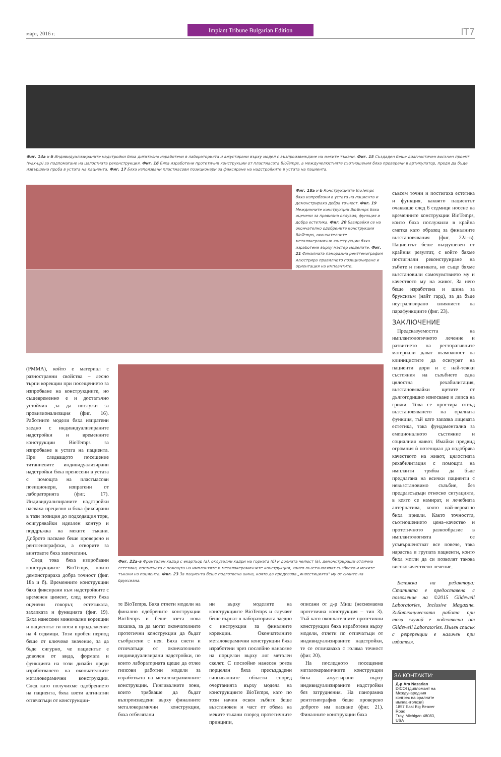март, 2016 г.
Implant Tribune Bulgarian Edition IT7
Фиг. 14а и б Индивидуализираните надстройки бяха дигитално изработени в лабораторията и ажустирани върху модел с възпроизвеждане на меките тъкани. Фиг. 15 Създаден беше диагностичен восъчен проект (wax-up) за подпомагане на цялостната реконструкция. Фиг. 16 Бяха изработени протетични конструкции от пластмасата BioTemps, а междучелюстните съотношения бяха проверени в артикулатор, преди да бъде извършена проба в устата на пациента. Фиг. 17 Бяха използвани пластмасови позиционери за фиксиране на надстройките в устата на пациента.
Фиг. 18а и б Конструкциите BioTemps бяха изпробвани в устата на пациента и демонстрираха добра точност. Фиг. 19 Междинните конструкции BioTemps бяха оценени за правилна оклузия, функция и добра естетика. Фиг. 20 Базирайки се на окончателно одобрените конструкции BioTemps, окончателните металокерамични конструкции бяха изработени върху мастер моделите. Фиг. 21 Финалната панорамна рентгенография илюстрира правилното позициониране и ориентация на имплантите.
съвсем точни и постигаха естетика и функция, каквито пациентът очакваше след 6 седмици носене на временните конструкции BioTemps, които бяха послужили в крайна сметка като образец за финалните възстановявания (фиг. 22а–в). Пациентът беше въодушевен от крайния резултат, с който бяхме постигнали реконструиране на зъбите и гингивата, но също бяхме възстановили самочувствието му и качеството му на живот. За него беше изработена и шина за бруксизъм (найт гард), за да бъде неутрализирано влиянието на парафункциите (фиг. 23).
ЗАКЛЮЧЕНИЕ
Предсказуемостта на имплантологичното лечение и развитието на ресторативните материали дават възможност на клиницистите да осигурят на пациенти дори и с най-тежки състояния на съзъбието една цялостна рехабилитация, възстановявайки щетите от дългогодишно износване и липса на грижи. Това се простира отвъд възстановяването на оралната функция, тъй като запазва лицевата естетика, така фундаментална за емоционалното състояние и социалния живот. Имайки предвид огромния ѝ потенциал да подобрява качеството на живот, цялостната рехабилитация с помощта на импланти трябва да бъде предлагана на всички пациенти с невъзстановимо съзъбие, без предразсъдъци относно ситуацията, в която се намират, и лечебната алтернатива, която най-вероятно биха приели. Както точността, съотношението цена–качество и протетичното разнообразие в имплантологията се усъвършенстват все повече, така нараства и групата пациенти, които биха могли да си позволят такова висококачествено лечение.
Бележка на редактора: Статията е предоставена с позволение на ©2015 Glidewell Laboratories, Inclusive Magazine. Зъботехническата работа при този случай е подготвена от Glidewell Laboratories. Пълен списък с референции е наличен при издателя.
(PMMA), който е материал с разностранни свойства – лесно търпи корекции при посещението за изпробване на конструкциите, но същевременно е и достатъчно устойчив ,за да послужи за провизионализация (фиг. 16). Работните модели бяха изпратени заедно с индивидуализираните надстройки и временните конструкции BioTemps за изпробване в устата на пациента. При следващото посещение титаниевите индивидуализирани надстройки бяха пренесени в устата с помощта на пластмасови позиционери, изпратени от лабораторията (фиг. 17). Индивидуализираните надстройки пасваха прецизно и бяха фиксирани в тази позиция до подходящия торк, осигурявайки идеален контур и поддръжка на меките тъкани. Доброто пасване беше проверено и рентгенографски, а отворите за винтовете бяха запечатани.
След това бяха изпробвани конструкциите BioTemps, които демонстрираха добра точност (фиг. 18а и б). Временните конструкции бяха фиксирани към надстройките с временен цимент, след което бяха оценени говорът, естетиката, захапката и функцията (фиг. 19). Бяха нанесени минимални корекции и пациентът ги носи в продължение на 4 седмици. Този пробен период беше от ключово значение, за да бъде сигурно, че пациентът е доволен от вида, формата и функцията на този дизайн преди изработването на окончателните металокерамични конструкции. След като получихме одобрението на пациента, бяха взети алгинатни отпечатъци от конструкции-
Фиг. 22а–в Фронтален кадър с екартьор (а), оклузални кадри на горната (б) и долната челюст (в), демонстриращи отлична естетика, постигната с помощта на имплантите и металокерамичните конструкции, които възстановяват съзбието и меките тъкани на пациента. Фиг. 23 За пациента беше подготвена шина, която да предпазва „инвестицията" му от силите на бруксизма.
те BioTemps. Бяха отлети модели на финално одобрените конструкции BioTemps и беше взета нова захапка, за да могат окончателните протетични конструкции да бъдат съобразени с нея. Бяха снети и отпечатъци от окончателните индивидуализирани надстройки, по които лабораторията щеше да отлее гипсови работни модели за изработката на металокерамичните конструкции. Гингивалните зони, които трябваше да бъдат възпроизведени върху финалните металокерамични конструкции, бяха отбелязани
ни върху моделите на конструкциите BioTemps и случаят беше върнат в лабораторията заедно с инструкции за финалните корекции. Окончателните металокерамични конструкции бяха изработени чрез послойно нанасяне на порцелан върху лят метален скелет. С послойно нанесен розов порцелан бяха пресъздадени гингивалните области според очертанията върху модела на конструкциите BioTemps, като по този начин освен зъбите беше възстановен и част от обема на меките тъкани според протетичните принципи,
описани от д-р Миш (неснемаема протетична конструкция – тип 3). Тъй като окончателните протетични конструкции бяха изработени върху модели, отлети по отпечатъци от индивидуализираните надстройки, те се отличаваха с голяма точност (фиг. 20).
На последното посещение металокерамичните конструкции бяха ажустирани върху индивидуализираните надстройки без затруднения. На панорамна рентгенография беше проверено доброто им пасване (фиг. 21). Финалните конструкции бяха
ЗА КОНТАКТИ:
Д-р Ara Nazarian
DICOI (дипломант на Международния конгрес на оралните имплантолози)
1857 East Big Beaver Road
Troy, Michigan 48083, USA